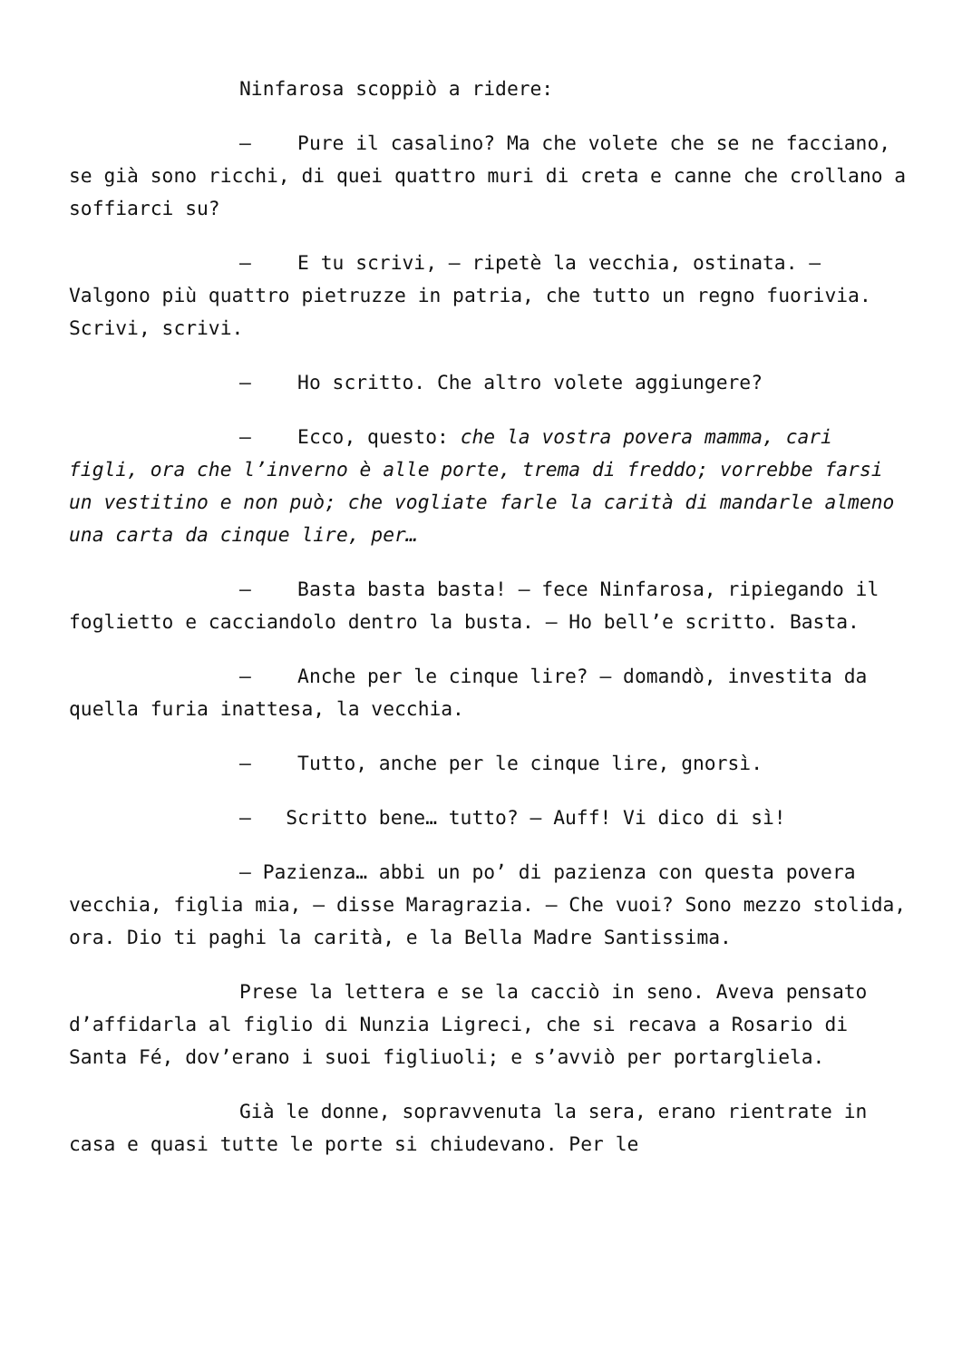Ninfarosa scoppiò a ridere:
– Pure il casalino? Ma che volete che se ne facciano, se già sono ricchi, di quei quattro muri di creta e canne che crollano a soffiarci su?
– E tu scrivi, – ripetè la vecchia, ostinata. – Valgono più quattro pietruzze in patria, che tutto un regno fuorivia. Scrivi, scrivi.
– Ho scritto. Che altro volete aggiungere?
– Ecco, questo: che la vostra povera mamma, cari figli, ora che l’inverno è alle porte, trema di freddo; vorrebbe farsi un vestitino e non può; che vogliate farle la carità di mandarle almeno una carta da cinque lire, per…
– Basta basta basta! – fece Ninfarosa, ripiegando il foglietto e cacciandolo dentro la busta. – Ho bell’e scritto. Basta.
– Anche per le cinque lire? – domandò, investita da quella furia inattesa, la vecchia.
– Tutto, anche per le cinque lire, gnorsì.
– Scritto bene… tutto? – Auff! Vi dico di sì!
– Pazienza… abbi un po’ di pazienza con questa povera vecchia, figlia mia, – disse Maragrazia. – Che vuoi? Sono mezzo stolida, ora. Dio ti paghi la carità, e la Bella Madre Santissima.
Prese la lettera e se la cacciò in seno. Aveva pensato d’affidarla al figlio di Nunzia Ligreci, che si recava a Rosario di Santa Fé, dov’erano i suoi figliuoli; e s’avviò per portargliela.
Già le donne, sopravvenuta la sera, erano rientrate in casa e quasi tutte le porte si chiudevano. Per le